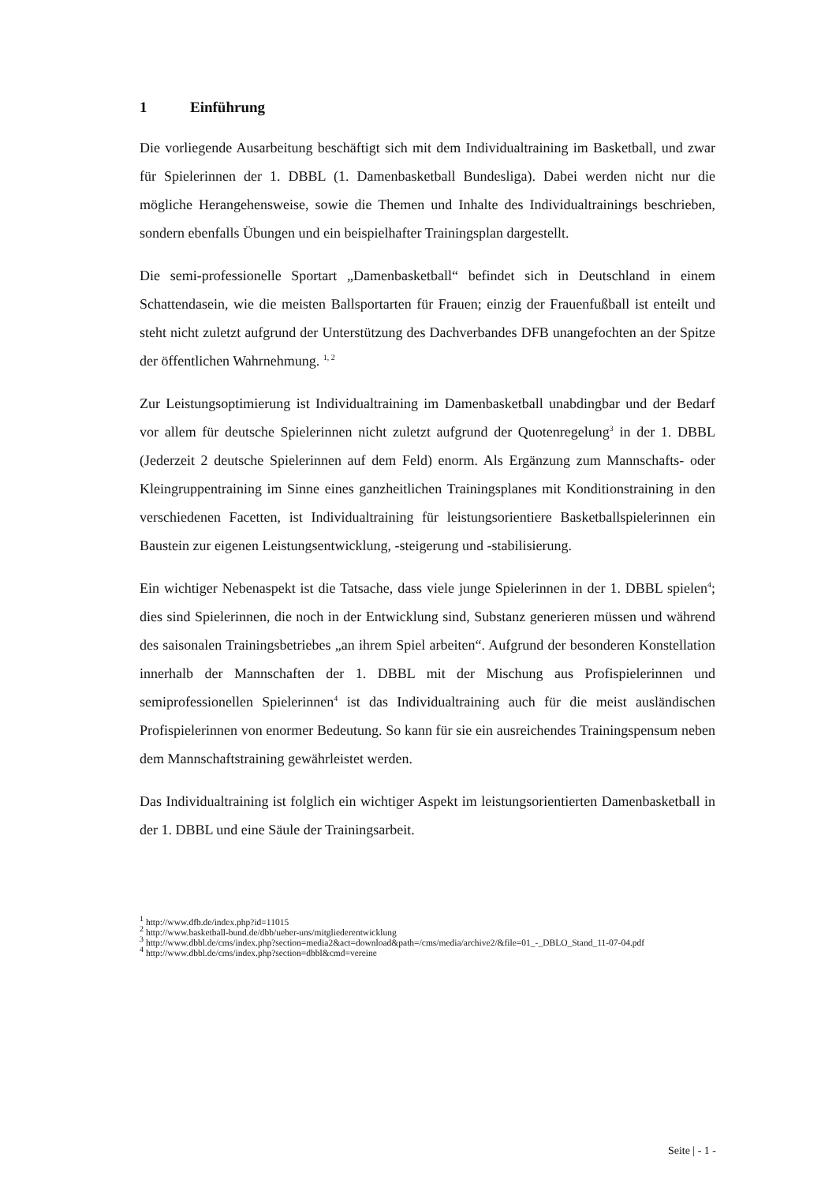1 Einführung
Die vorliegende Ausarbeitung beschäftigt sich mit dem Individualtraining im Basketball, und zwar für Spielerinnen der 1. DBBL (1. Damenbasketball Bundesliga). Dabei werden nicht nur die mögliche Herangehensweise, sowie die Themen und Inhalte des Individualtrainings beschrieben, sondern ebenfalls Übungen und ein beispielhafter Trainingsplan dargestellt.
Die semi-professionelle Sportart „Damenbasketball“ befindet sich in Deutschland in einem Schattendasein, wie die meisten Ballsportarten für Frauen; einzig der Frauenfußball ist enteilt und steht nicht zuletzt aufgrund der Unterstützung des Dachverbandes DFB unangefochten an der Spitze der öffentlichen Wahrnehmung. <sup>1, 2</sup>
Zur Leistungsoptimierung ist Individualtraining im Damenbasketball unabdingbar und der Bedarf vor allem für deutsche Spielerinnen nicht zuletzt aufgrund der Quotenregelung<sup>3</sup> in der 1. DBBL (Jederzeit 2 deutsche Spielerinnen auf dem Feld) enorm. Als Ergänzung zum Mannschafts- oder Kleingruppentraining im Sinne eines ganzheitlichen Trainingsplanes mit Konditionstraining in den verschiedenen Facetten, ist Individualtraining für leistungsorientiere Basketballspielerinnen ein Baustein zur eigenen Leistungsentwicklung, -steigerung und -stabilisierung.
Ein wichtiger Nebenaspekt ist die Tatsache, dass viele junge Spielerinnen in der 1. DBBL spielen<sup>4</sup>; dies sind Spielerinnen, die noch in der Entwicklung sind, Substanz generieren müssen und während des saisonalen Trainingsbetriebes „an ihrem Spiel arbeiten“. Aufgrund der besonderen Konstellation innerhalb der Mannschaften der 1. DBBL mit der Mischung aus Profispielerinnen und semiprofessionellen Spielerinnen<sup>4</sup> ist das Individualtraining auch für die meist ausländischen Profispielerinnen von enormer Bedeutung. So kann für sie ein ausreichendes Trainingspensum neben dem Mannschaftstraining gewährleistet werden.
Das Individualtraining ist folglich ein wichtiger Aspekt im leistungsorientierten Damenbasketball in der 1. DBBL und eine Säule der Trainingsarbeit.
<sup>1</sup> http://www.dfb.de/index.php?id=11015
<sup>2</sup> http://www.basketball-bund.de/dbb/ueber-uns/mitgliederentwicklung
<sup>3</sup> http://www.dbbl.de/cms/index.php?section=media2&act=download&path=/cms/media/archive2/&file=01_-_DBLO_Stand_11-07-04.pdf
<sup>4</sup> http://www.dbbl.de/cms/index.php?section=dbbl&cmd=vereine
Seite | - 1 -